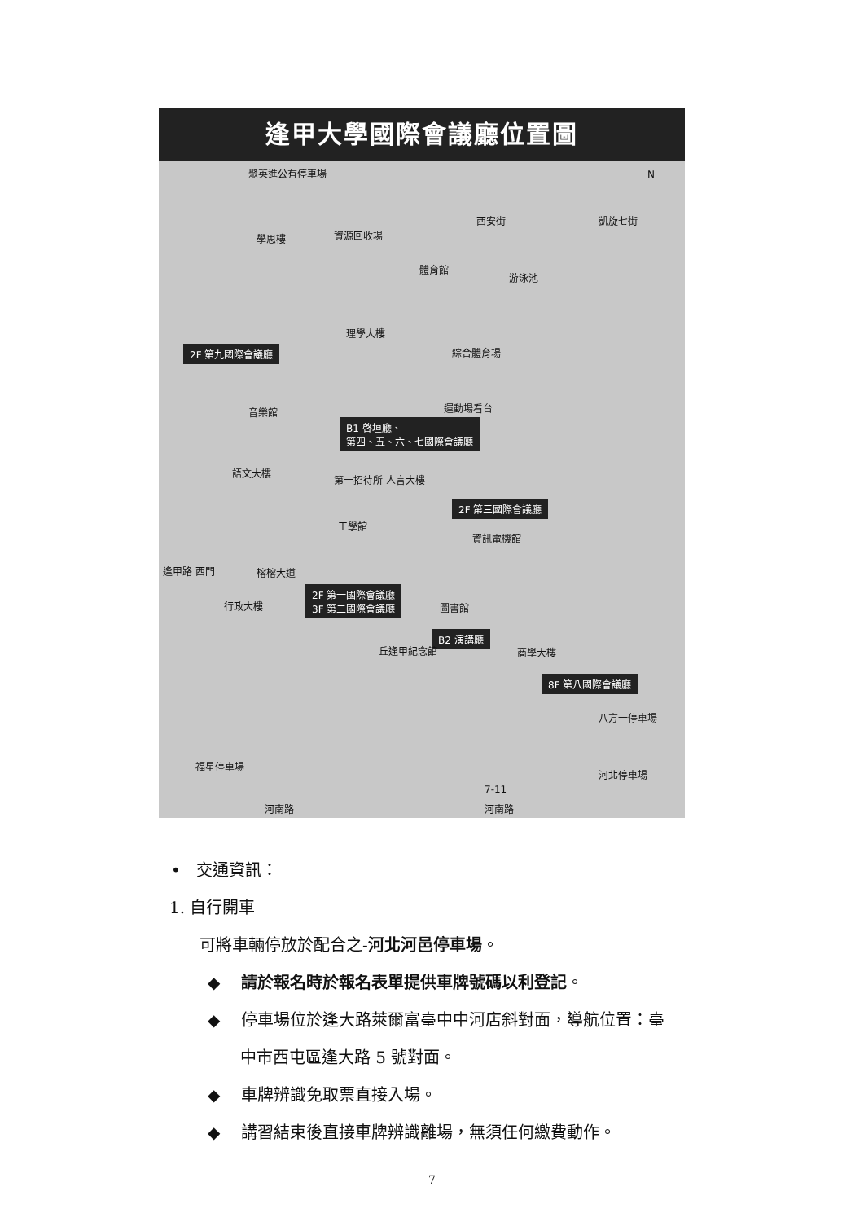逢甲大學國際會議廳位置圖
聚英進公有停車場 N
西安街 凱旋七街
學思樓 資源回收場
體育館
游泳池
理學大樓
綜合體育場
2F 第九國際會議廳
音樂館 運動場看台
B1 啓垣廳、
第四、五、六、七國際會議廳
語文大樓
第一招待所 人言大樓
2F 第三國際會議廳
工學館
資訊電機館
逢甲路 西門 榕榕大道
2F 第一國際會議廳
3F 第二國際會議廳
行政大樓 圖書館
B2 演講廳
丘逢甲紀念館 商學大樓
8F 第八國際會議廳
福星停車場
八方一停車場
河北停車場
7-11
河南路 河南路
• 交通資訊：
1. 自行開車
可將車輛停放於配合之-河北河邑停車場。
◆ 請於報名時於報名表單提供車牌號碼以利登記。
◆ 停車場位於逢大路萊爾富臺中中河店斜對面，導航位置：臺
中市西屯區逢大路 5 號對面。
◆ 車牌辨識免取票直接入場。
◆ 講習結束後直接車牌辨識離場，無須任何繳費動作。
7